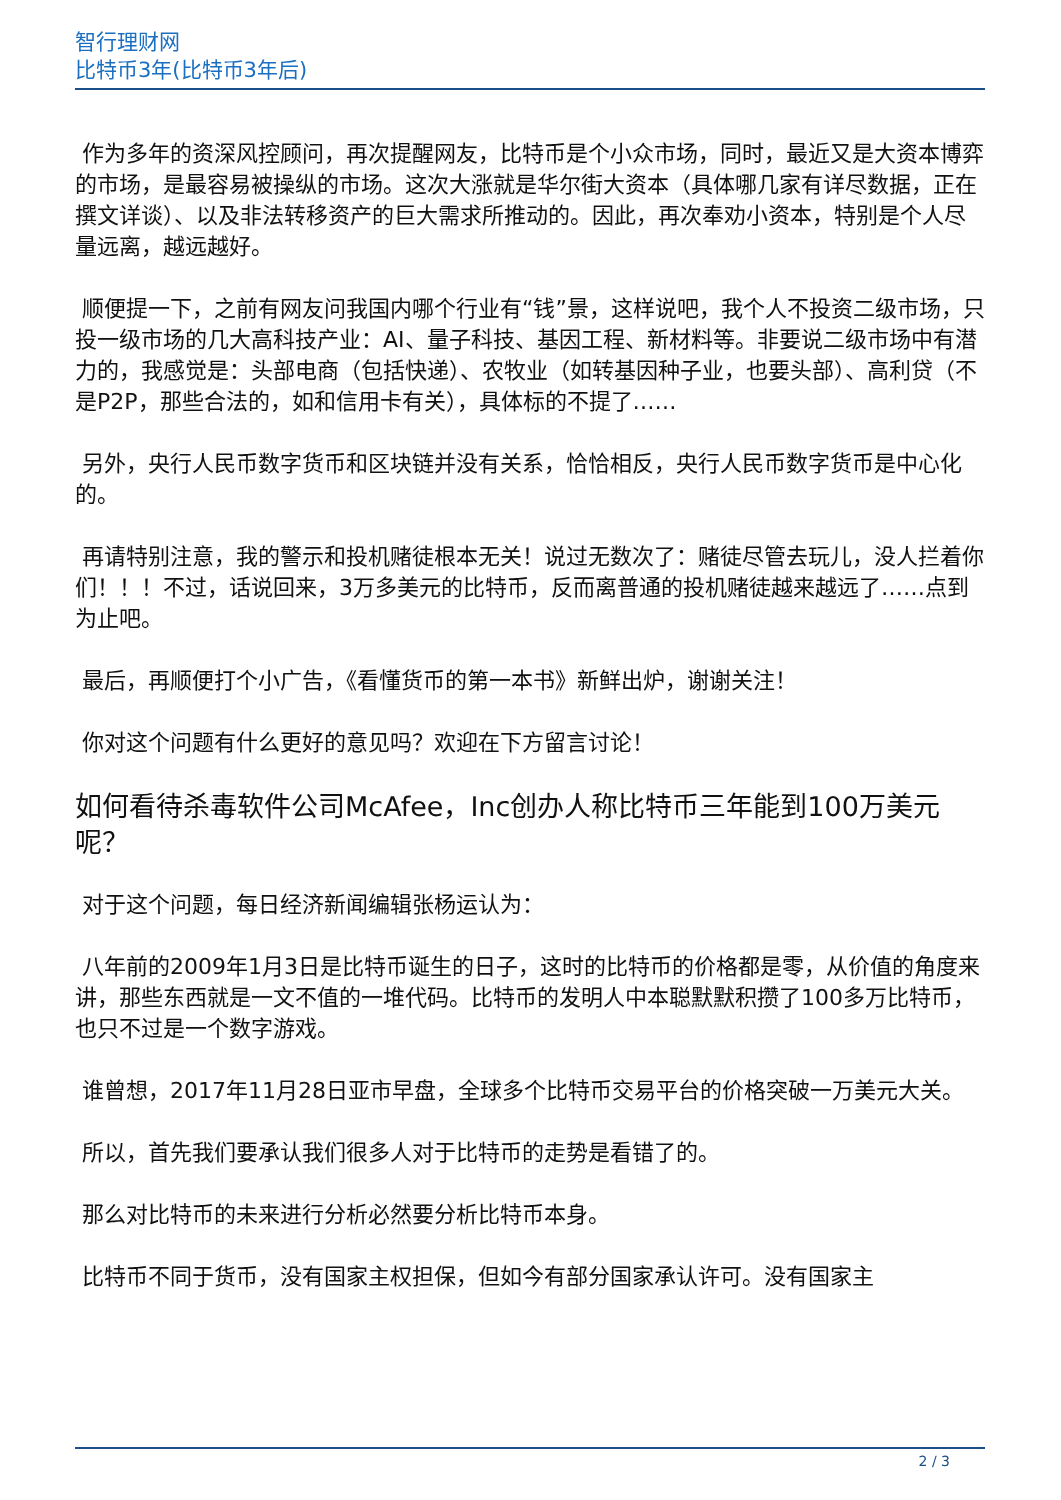智行理财网
比特币3年(比特币3年后)
作为多年的资深风控顾问，再次提醒网友，比特币是个小众市场，同时，最近又是大资本博弈的市场，是最容易被操纵的市场。这次大涨就是华尔街大资本（具体哪几家有详尽数据，正在撰文详谈）、以及非法转移资产的巨大需求所推动的。因此，再次奉劝小资本，特别是个人尽量远离，越远越好。
顺便提一下，之前有网友问我国内哪个行业有“钱”景，这样说吧，我个人不投资二级市场，只投一级市场的几大高科技产业：AI、量子科技、基因工程、新材料等。非要说二级市场中有潜力的，我感觉是：头部电商（包括快递）、农牧业（如转基因种子业，也要头部）、高利贷（不是P2P，那些合法的，如和信用卡有关），具体标的不提了……
另外，央行人民币数字货币和区块链并没有关系，恰恰相反，央行人民币数字货币是中心化的。
再请特别注意，我的警示和投机赌徒根本无关！说过无数次了：赌徒尽管去玩儿，没人拦着你们！！！不过，话说回来，3万多美元的比特币，反而离普通的投机赌徒越来越远了……点到为止吧。
最后，再顺便打个小广告，《看懂货币的第一本书》新鲜出炉，谢谢关注！
你对这个问题有什么更好的意见吗？欢迎在下方留言讨论！
如何看待杀毒软件公司McAfee，Inc创办人称比特币三年能到100万美元呢？
对于这个问题，每日经济新闻编辑张杨运认为：
八年前的2009年1月3日是比特币诞生的日子，这时的比特币的价格都是零，从价值的角度来讲，那些东西就是一文不值的一堆代码。比特币的发明人中本聪默默积攒了100多万比特币，也只不过是一个数字游戏。
谁曾想，2017年11月28日亚市早盘，全球多个比特币交易平台的价格突破一万美元大关。
所以，首先我们要承认我们很多人对于比特币的走势是看错了的。
那么对比特币的未来进行分析必然要分析比特币本身。
比特币不同于货币，没有国家主权担保，但如今有部分国家承认许可。没有国家主
2 / 3